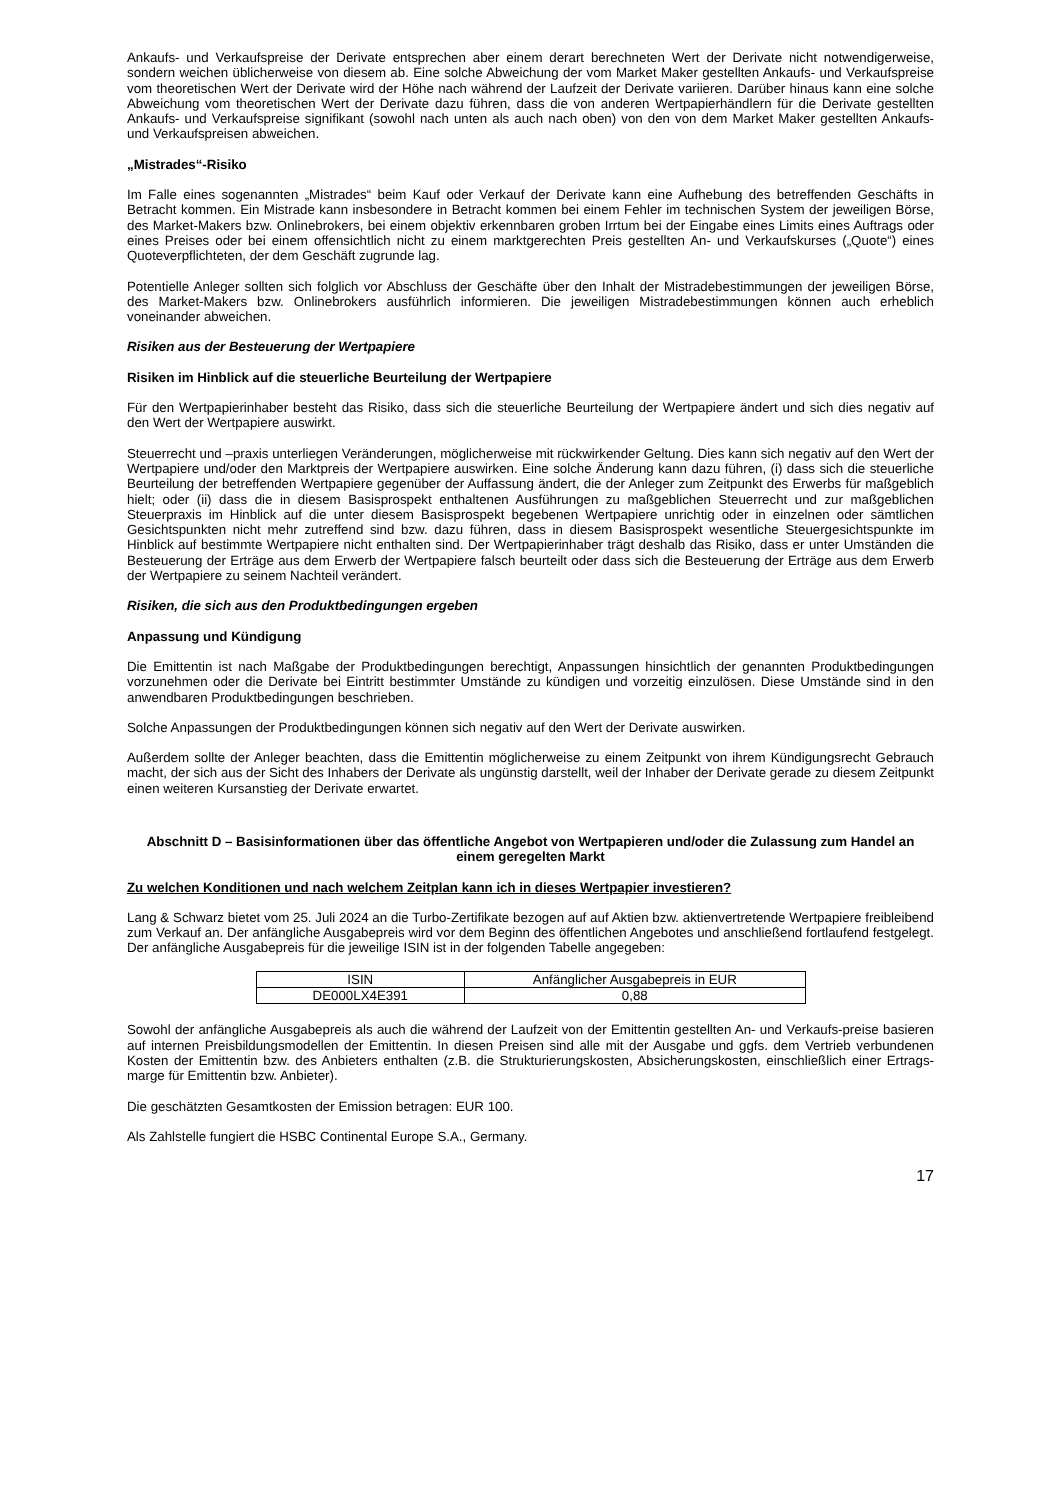Ankaufs- und Verkaufspreise der Derivate entsprechen aber einem derart berechneten Wert der Derivate nicht notwendigerweise, sondern weichen üblicherweise von diesem ab. Eine solche Abweichung der vom Market Maker gestellten Ankaufs- und Verkaufspreise vom theoretischen Wert der Derivate wird der Höhe nach während der Laufzeit der Derivate variieren. Darüber hinaus kann eine solche Abweichung vom theoretischen Wert der Derivate dazu führen, dass die von anderen Wertpapierhändlern für die Derivate gestellten Ankaufs- und Verkaufspreise signifikant (sowohl nach unten als auch nach oben) von den von dem Market Maker gestellten Ankaufs- und Verkaufspreisen abweichen.
„Mistrades“-Risiko
Im Falle eines sogenannten „Mistrades“ beim Kauf oder Verkauf der Derivate kann eine Aufhebung des betreffenden Geschäfts in Betracht kommen. Ein Mistrade kann insbesondere in Betracht kommen bei einem Fehler im technischen System der jeweiligen Börse, des Market-Makers bzw. Onlinebrokers, bei einem objektiv erkennbaren groben Irrtum bei der Eingabe eines Limits eines Auftrags oder eines Preises oder bei einem offensichtlich nicht zu einem marktgerechten Preis gestellten An- und Verkaufskurses („Quote“) eines Quoteverpflichteten, der dem Geschäft zugrunde lag.
Potentielle Anleger sollten sich folglich vor Abschluss der Geschäfte über den Inhalt der Mistradebestimmungen der jeweiligen Börse, des Market-Makers bzw. Onlinebrokers ausführlich informieren. Die jeweiligen Mistradebestimmungen können auch erheblich voneinander abweichen.
Risiken aus der Besteuerung der Wertpapiere
Risiken im Hinblick auf die steuerliche Beurteilung der Wertpapiere
Für den Wertpapierinhaber besteht das Risiko, dass sich die steuerliche Beurteilung der Wertpapiere ändert und sich dies negativ auf den Wert der Wertpapiere auswirkt.
Steuerrecht und –praxis unterliegen Veränderungen, möglicherweise mit rückwirkender Geltung. Dies kann sich negativ auf den Wert der Wertpapiere und/oder den Marktpreis der Wertpapiere auswirken. Eine solche Änderung kann dazu führen, (i) dass sich die steuerliche Beurteilung der betreffenden Wertpapiere gegenüber der Auffassung ändert, die der Anleger zum Zeitpunkt des Erwerbs für maßgeblich hielt; oder (ii) dass die in diesem Basisprospekt enthaltenen Ausführungen zu maßgeblichen Steuerrecht und zur maßgeblichen Steuerpraxis im Hinblick auf die unter diesem Basisprospekt begebenen Wertpapiere unrichtig oder in einzelnen oder sämtlichen Gesichtspunkten nicht mehr zutreffend sind bzw. dazu führen, dass in diesem Basisprospekt wesentliche Steuergesichtspunkte im Hinblick auf bestimmte Wertpapiere nicht enthalten sind. Der Wertpapierinhaber trägt deshalb das Risiko, dass er unter Umständen die Besteuerung der Erträge aus dem Erwerb der Wertpapiere falsch beurteilt oder dass sich die Besteuerung der Erträge aus dem Erwerb der Wertpapiere zu seinem Nachteil verändert.
Risiken, die sich aus den Produktbedingungen ergeben
Anpassung und Kündigung
Die Emittentin ist nach Maßgabe der Produktbedingungen berechtigt, Anpassungen hinsichtlich der genannten Produktbedingungen vorzunehmen oder die Derivate bei Eintritt bestimmter Umstände zu kündigen und vorzeitig einzulösen. Diese Umstände sind in den anwendbaren Produktbedingungen beschrieben.
Solche Anpassungen der Produktbedingungen können sich negativ auf den Wert der Derivate auswirken.
Außerdem sollte der Anleger beachten, dass die Emittentin möglicherweise zu einem Zeitpunkt von ihrem Kündigungsrecht Gebrauch macht, der sich aus der Sicht des Inhabers der Derivate als ungünstig darstellt, weil der Inhaber der Derivate gerade zu diesem Zeitpunkt einen weiteren Kursanstieg der Derivate erwartet.
Abschnitt D – Basisinformationen über das öffentliche Angebot von Wertpapieren und/oder die Zulassung zum Handel an einem geregelten Markt
Zu welchen Konditionen und nach welchem Zeitplan kann ich in dieses Wertpapier investieren?
Lang & Schwarz bietet vom 25. Juli 2024 an die Turbo-Zertifikate bezogen auf auf Aktien bzw. aktienvertretende Wertpapiere freibleibend zum Verkauf an. Der anfängliche Ausgabepreis wird vor dem Beginn des öffentlichen Angebotes und anschließend fortlaufend festgelegt. Der anfängliche Ausgabepreis für die jeweilige ISIN ist in der folgenden Tabelle angegeben:
| ISIN | Anfänglicher Ausgabepreis in EUR |
| DE000LX4E391 | 0,88 |
Sowohl der anfängliche Ausgabepreis als auch die während der Laufzeit von der Emittentin gestellten An- und Verkaufs-preise basieren auf internen Preisbildungsmodellen der Emittentin. In diesen Preisen sind alle mit der Ausgabe und ggfs. dem Vertrieb verbundenen Kosten der Emittentin bzw. des Anbieters enthalten (z.B. die Strukturierungskosten, Absicherungskosten, einschließlich einer Ertrags-marge für Emittentin bzw. Anbieter).
Die geschätzten Gesamtkosten der Emission betragen: EUR 100.
Als Zahlstelle fungiert die HSBC Continental Europe S.A., Germany.
17